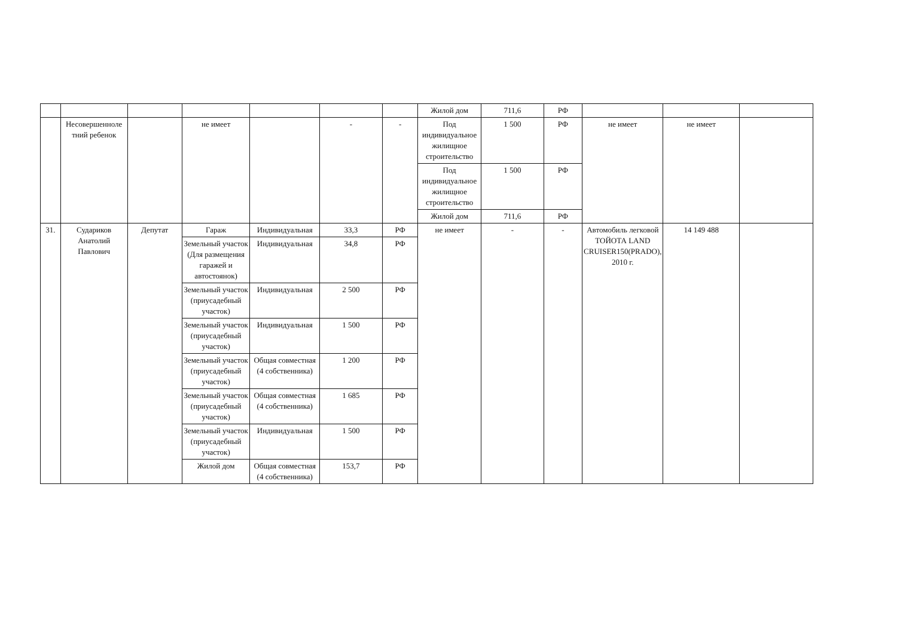| | | | | | | | Жилой дом | 711,6 | РФ | | | |
| | Несовершенноле тний ребенок | | не имеет | | - | - | Под индивидуальное жилищное строительство | 1 500 | РФ | не имеет | не имеет | |
| | | | | | | | Под индивидуальное жилищное строительство | 1 500 | РФ | | | |
| | | | | | | | Жилой дом | 711,6 | РФ | | | |
| 31. | Судариков Анатолий Павлович | Депутат | Гараж | Индивидуальная | 33,3 | РФ | не имеет | - | - | Автомобиль легковой ТОЙОТА LAND CRUISER150(PRADO), 2010 г. | 14 149 488 | |
| | | | Земельный участок (Для размещения гаражей и автостоянок) | Индивидуальная | 34,8 | РФ | | | | | | |
| | | | Земельный участок (приусадебный участок) | Индивидуальная | 2 500 | РФ | | | | | | |
| | | | Земельный участок (приусадебный участок) | Индивидуальная | 1 500 | РФ | | | | | | |
| | | | Земельный участок (приусадебный участок) | Общая совместная (4 собственника) | 1 200 | РФ | | | | | | |
| | | | Земельный участок (приусадебный участок) | Общая совместная (4 собственника) | 1 685 | РФ | | | | | | |
| | | | Земельный участок (приусадебный участок) | Индивидуальная | 1 500 | РФ | | | | | | |
| | | | Жилой дом | Общая совместная (4 собственника) | 153,7 | РФ | | | | | | |